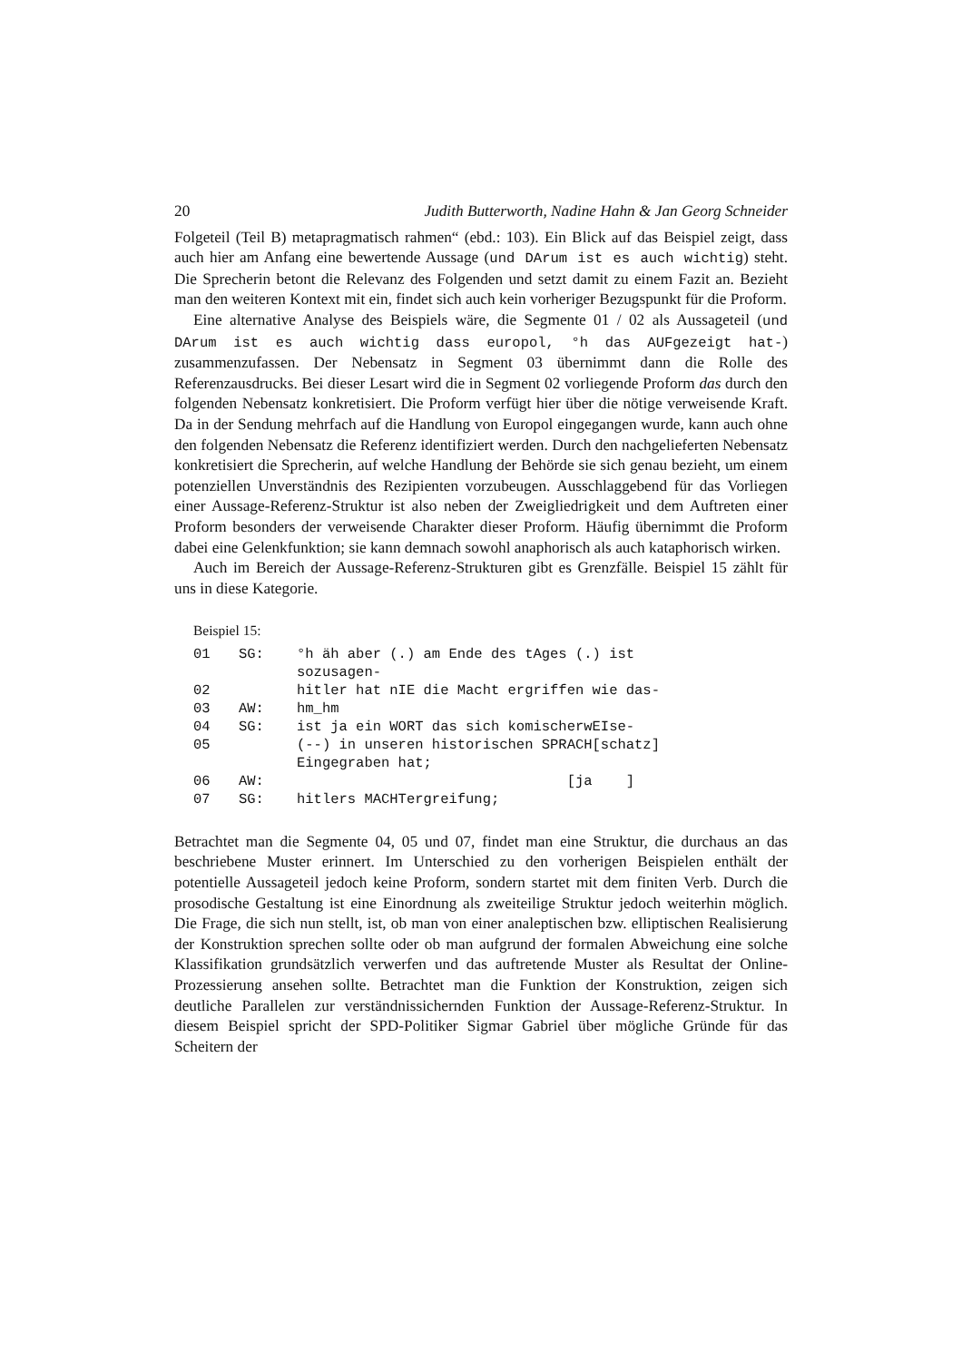20 Judith Butterworth, Nadine Hahn & Jan Georg Schneider
Folgeteil (Teil B) metapragmatisch rahmen“ (ebd.: 103). Ein Blick auf das Beispiel zeigt, dass auch hier am Anfang eine bewertende Aussage (und DArum ist es auch wichtig) steht. Die Sprecherin betont die Relevanz des Folgenden und setzt damit zu einem Fazit an. Bezieht man den weiteren Kontext mit ein, findet sich auch kein vorheriger Bezugspunkt für die Proform.
Eine alternative Analyse des Beispiels wäre, die Segmente 01 / 02 als Aussageteil (und DArum ist es auch wichtig dass europol, °h das AUFgezeigt hat-) zusammenzufassen. Der Nebensatz in Segment 03 übernimmt dann die Rolle des Referenzausdrucks. Bei dieser Lesart wird die in Segment 02 vorliegende Proform das durch den folgenden Nebensatz konkretisiert. Die Proform verfügt hier über die nötige verweisende Kraft. Da in der Sendung mehrfach auf die Handlung von Europol eingegangen wurde, kann auch ohne den folgenden Nebensatz die Referenz identifiziert werden. Durch den nachgelieferten Nebensatz konkretisiert die Sprecherin, auf welche Handlung der Behörde sie sich genau bezieht, um einem potenziellen Unverständnis des Rezipienten vorzubeugen. Ausschlaggebend für das Vorliegen einer Aussage-Referenz-Struktur ist also neben der Zweigliedrigkeit und dem Auftreten einer Proform besonders der verweisende Charakter dieser Proform. Häufig übernimmt die Proform dabei eine Gelenkfunktion; sie kann demnach sowohl anaphorisch als auch kataphorisch wirken.
Auch im Bereich der Aussage-Referenz-Strukturen gibt es Grenzfälle. Beispiel 15 zählt für uns in diese Kategorie.
Beispiel 15:
| 01 | SG: | °h äh aber (.) am Ende des tAges (.) ist sozusagen- |
| 02 | | hitler hat nIE die Macht ergriffen wie das- |
| 03 | AW: | hm_hm |
| 04 | SG: | ist ja ein WORT das sich komischerwEIse- |
| 05 | | (--) in unseren historischen SPRACH[schatz] Eingegraben hat; |
| 06 | AW: | [ja ] |
| 07 | SG: | hitlers MACHTergreifung; |
Betrachtet man die Segmente 04, 05 und 07, findet man eine Struktur, die durchaus an das beschriebene Muster erinnert. Im Unterschied zu den vorherigen Beispielen enthält der potentielle Aussageteil jedoch keine Proform, sondern startet mit dem finiten Verb. Durch die prosodische Gestaltung ist eine Einordnung als zweiteilige Struktur jedoch weiterhin möglich. Die Frage, die sich nun stellt, ist, ob man von einer analeptischen bzw. elliptischen Realisierung der Konstruktion sprechen sollte oder ob man aufgrund der formalen Abweichung eine solche Klassifikation grundsätzlich verwerfen und das auftretende Muster als Resultat der Online-Prozessierung ansehen sollte. Betrachtet man die Funktion der Konstruktion, zeigen sich deutliche Parallelen zur verständnissichernden Funktion der Aussage-Referenz-Struktur. In diesem Beispiel spricht der SPD-Politiker Sigmar Gabriel über mögliche Gründe für das Scheitern der